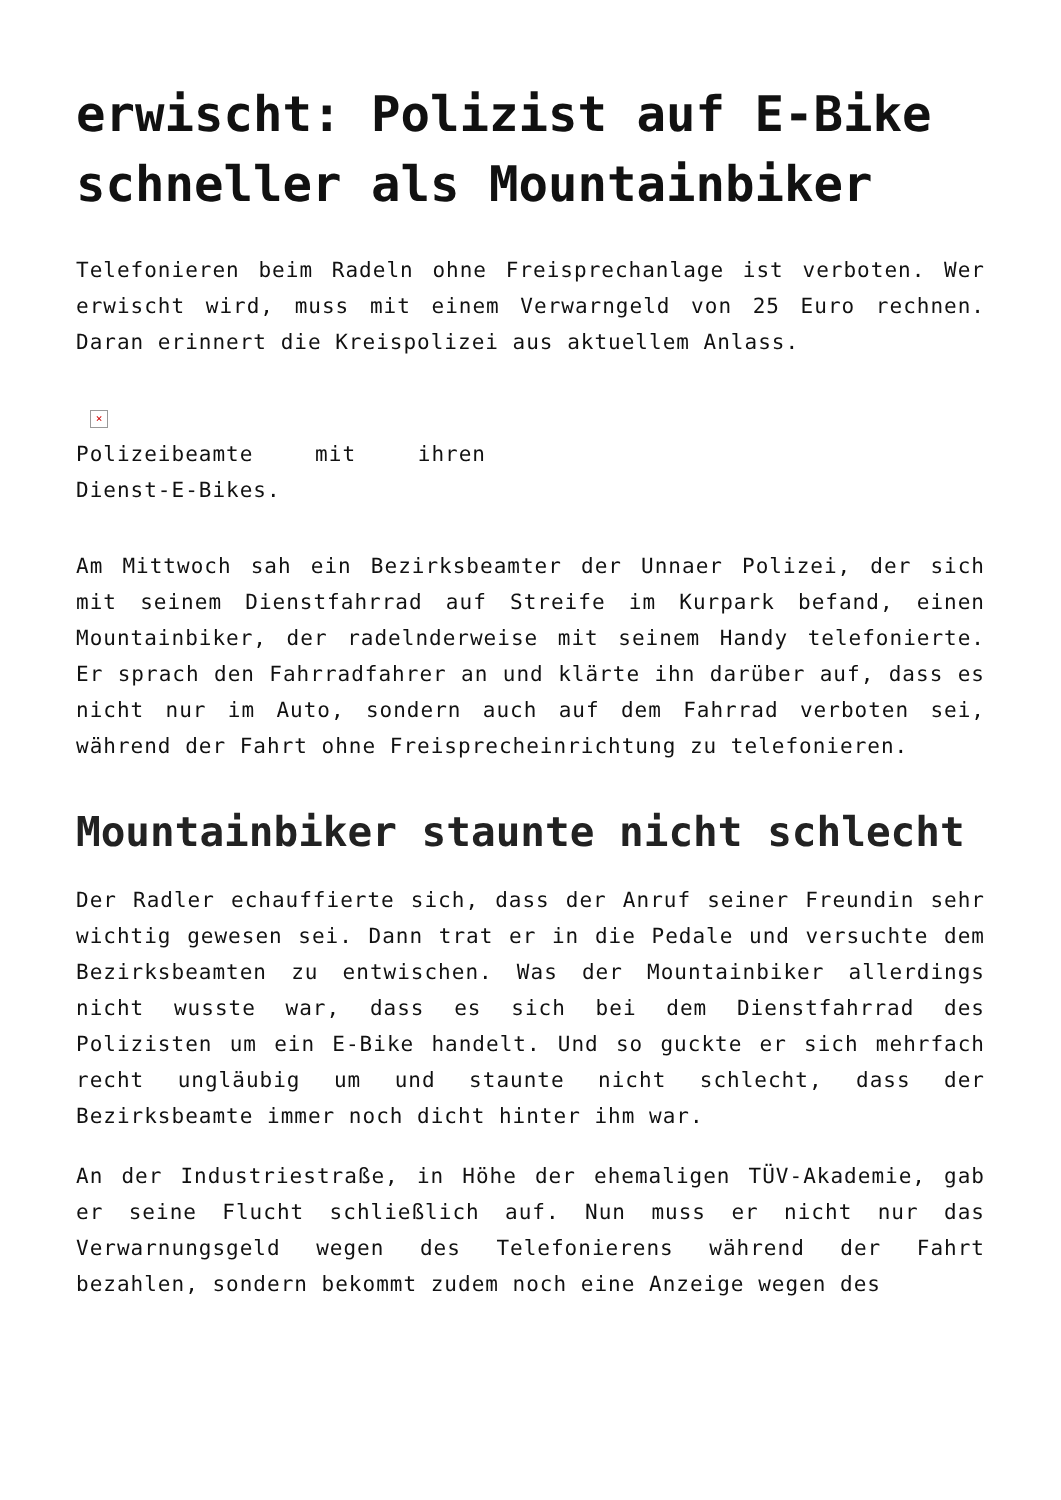erwischt: Polizist auf E-Bike schneller als Mountainbiker
Telefonieren beim Radeln ohne Freisprechanlage ist verboten. Wer erwischt wird, muss mit einem Verwarngeld von 25 Euro rechnen. Daran erinnert die Kreispolizei aus aktuellem Anlass.
×
Polizeibeamte mit ihren Dienst-E-Bikes.
Am Mittwoch sah ein Bezirksbeamter der Unnaer Polizei, der sich mit seinem Dienstfahrrad auf Streife im Kurpark befand, einen Mountainbiker, der radelnderweise mit seinem Handy telefonierte. Er sprach den Fahrradfahrer an und klärte ihn darüber auf, dass es nicht nur im Auto, sondern auch auf dem Fahrrad verboten sei, während der Fahrt ohne Freisprecheinrichtung zu telefonieren.
Mountainbiker staunte nicht schlecht
Der Radler echauffierte sich, dass der Anruf seiner Freundin sehr wichtig gewesen sei. Dann trat er in die Pedale und versuchte dem Bezirksbeamten zu entwischen. Was der Mountainbiker allerdings nicht wusste war, dass es sich bei dem Dienstfahrrad des Polizisten um ein E-Bike handelt. Und so guckte er sich mehrfach recht ungläubig um und staunte nicht schlecht, dass der Bezirksbeamte immer noch dicht hinter ihm war.
An der Industriestraße, in Höhe der ehemaligen TÜV-Akademie, gab er seine Flucht schließlich auf. Nun muss er nicht nur das Verwarnungsgeld wegen des Telefonierens während der Fahrt bezahlen, sondern bekommt zudem noch eine Anzeige wegen des